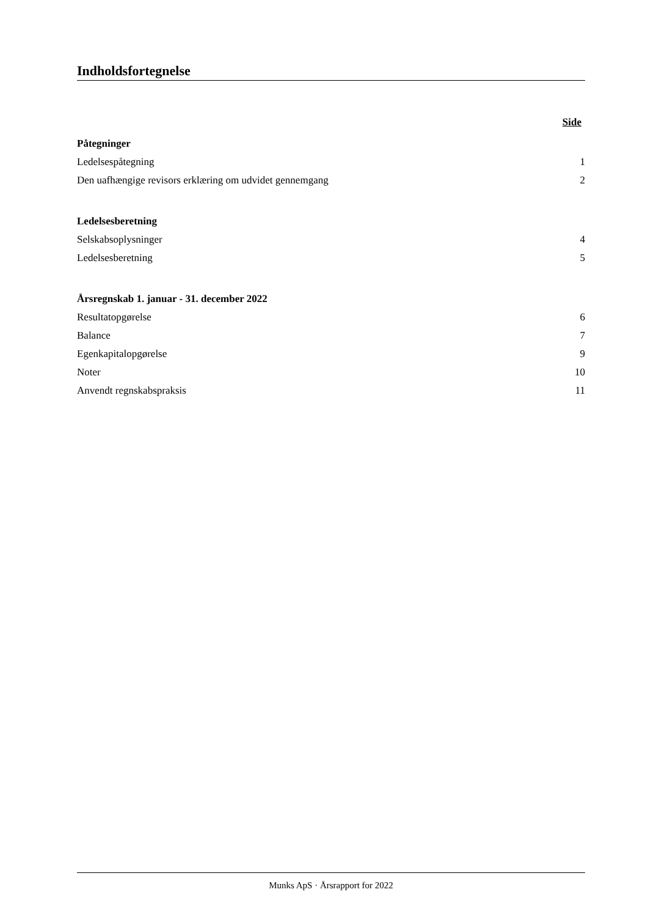Indholdsfortegnelse
Side
Påtegninger
Ledelsespåtegning 1
Den uafhængige revisors erklæring om udvidet gennemgang 2
Ledelsesberetning
Selskabsoplysninger 4
Ledelsesberetning 5
Årsregnskab 1. januar - 31. december 2022
Resultatopgørelse 6
Balance 7
Egenkapitalopgørelse 9
Noter 10
Anvendt regnskabspraksis 11
Munks ApS · Årsrapport for 2022